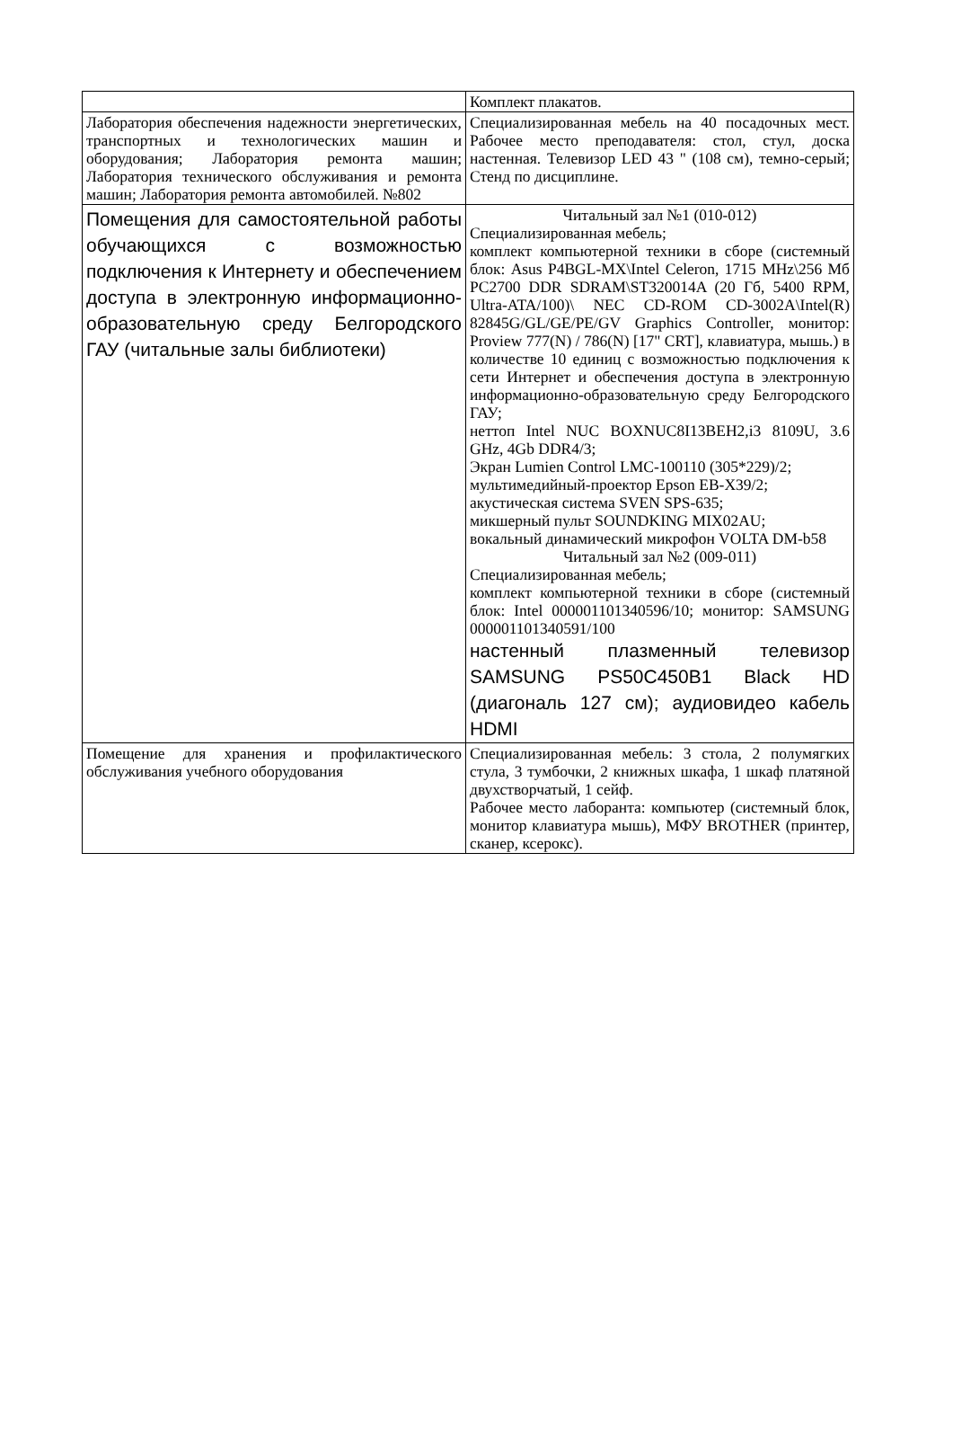| | Комплект плакатов. |
| Лаборатория обеспечения надежности энергетических, транспортных и технологических машин и оборудования; Лаборатория ремонта машин; Лаборатория технического обслуживания и ремонта машин; Лаборатория ремонта автомобилей. №802 | Специализированная мебель на 40 посадочных мест. Рабочее место преподавателя: стол, стул, доска настенная. Телевизор LED 43 " (108 см), темно-серый; Стенд по дисциплине. |
| Помещения для самостоятельной работы обучающихся с возможностью подключения к Интернету и обеспечением доступа в электронную информационно-образовательную среду Белгородского ГАУ (читальные залы библиотеки) | Читальный зал №1 (010-012) Специализированная мебель; комплект компьютерной техники в сборе (системный блок: Asus P4BGL-MX\Intel Celeron, 1715 MHz\256 Мб PC2700 DDR SDRAM\ST320014A (20 Гб, 5400 RPM, Ultra-ATA/100)\ NEC CD-ROM CD-3002A\Intel(R) 82845G/GL/GE/PE/GV Graphics Controller, монитор: Proview 777(N) / 786(N) [17" CRT], клавиатура, мышь.) в количестве 10 единиц с возможностью подключения к сети Интернет и обеспечения доступа в электронную информационно-образовательную среду Белгородского ГАУ; неттоп Intel NUC BOXNUC8I13BEH2,i3 8109U, 3.6 GHz, 4Gb DDR4/3; Экран Lumien Control LMC-100110 (305*229)/2; мультимедийный-проектор Epson EB-X39/2; акустическая система SVEN SPS-635; микшерный пульт SOUNDKING MIX02AU; вокальный динамический микрофон VOLTA DM-b58 Читальный зал №2 (009-011) Специализированная мебель; комплект компьютерной техники в сборе (системный блок: Intel 000001101340596/10; монитор: SAMSUNG 000001101340591/100 настенный плазменный телевизор SAMSUNG PS50C450B1 Black HD (диагональ 127 см); аудиовидео кабель HDMI |
| Помещение для хранения и профилактического обслуживания учебного оборудования | Специализированная мебель: 3 стола, 2 полумягких стула, 3 тумбочки, 2 книжных шкафа, 1 шкаф платяной двухстворчатый, 1 сейф. Рабочее место лаборанта: компьютер (системный блок, монитор клавиатура мышь), МФУ BROTHER (принтер, сканер, ксерокс). |